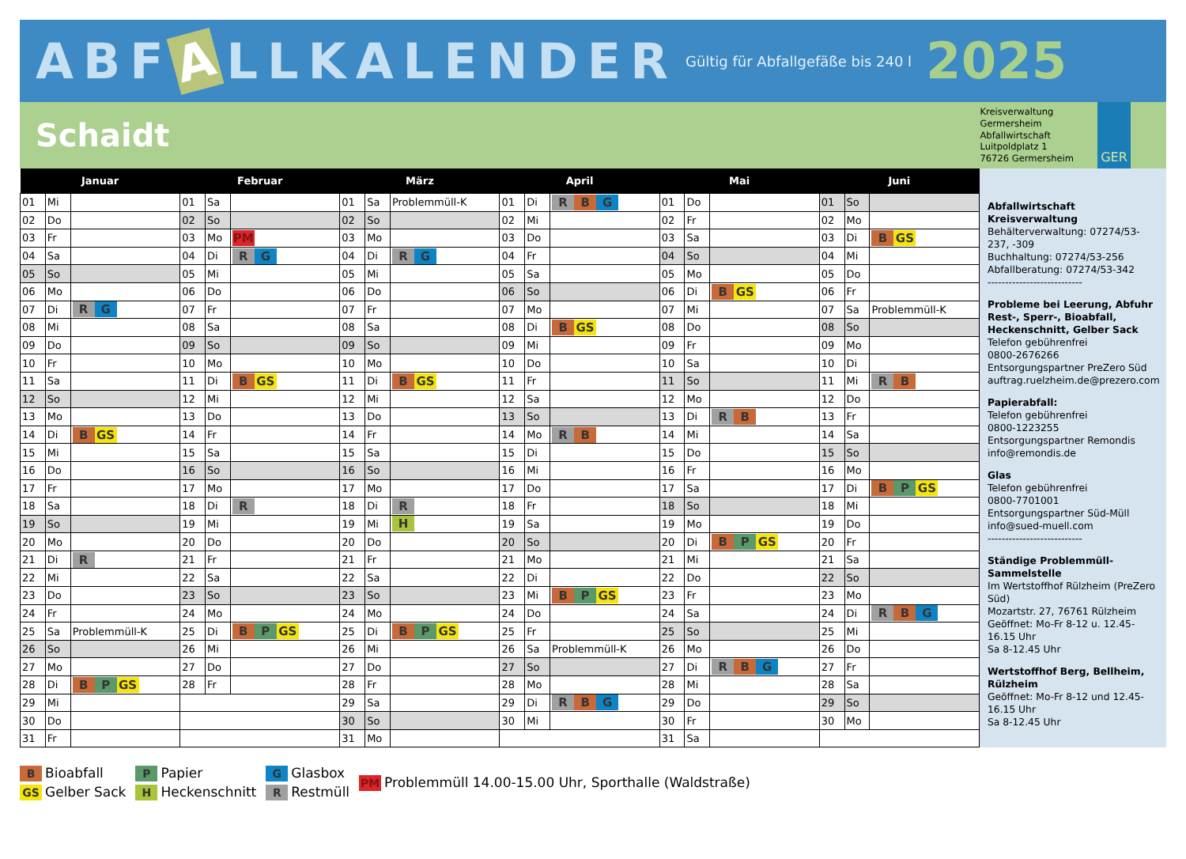ABF A LLKALENDER
Gültig für Abfallgefäße bis 240 l
2025
Schaidt
Kreisverwaltung
Germersheim
Abfallwirtschaft
Luitpoldplatz 1
76726 Germersheim
GER
| Januar | | | Februar | | | März | | | April | | | Mai | | | Juni | | |
| --- | --- | --- | --- | --- | --- | --- | --- | --- | --- | --- | --- | --- | --- | --- | --- | --- | --- |
| 01 | Mi | | 01 | Sa | | 01 | Sa | Problemmüll-K | 01 | Di | R B G | 01 | Do | | 01 | So | |
| 02 | Do | | 02 | So | | 02 | So | | 02 | Mi | | 02 | Fr | | 02 | Mo | |
| 03 | Fr | | 03 | Mo | PM | 03 | Mo | | 03 | Do | | 03 | Sa | | 03 | Di | B GS |
| 04 | Sa | | 04 | Di | R G | 04 | Di | R G | 04 | Fr | | 04 | So | | 04 | Mi | |
| 05 | So | | 05 | Mi | | 05 | Mi | | 05 | Sa | | 05 | Mo | | 05 | Do | |
| 06 | Mo | | 06 | Do | | 06 | Do | | 06 | So | | 06 | Di | B GS | 06 | Fr | |
| 07 | Di | R G | 07 | Fr | | 07 | Fr | | 07 | Mo | | 07 | Mi | | 07 | Sa | Problemmüll-K |
| 08 | Mi | | 08 | Sa | | 08 | Sa | | 08 | Di | B GS | 08 | Do | | 08 | So | |
| 09 | Do | | 09 | So | | 09 | So | | 09 | Mi | | 09 | Fr | | 09 | Mo | |
| 10 | Fr | | 10 | Mo | | 10 | Mo | | 10 | Do | | 10 | Sa | | 10 | Di | |
| 11 | Sa | | 11 | Di | B GS | 11 | Di | B GS | 11 | Fr | | 11 | So | | 11 | Mi | R B |
| 12 | So | | 12 | Mi | | 12 | Mi | | 12 | Sa | | 12 | Mo | | 12 | Do | |
| 13 | Mo | | 13 | Do | | 13 | Do | | 13 | So | | 13 | Di | R B | 13 | Fr | |
| 14 | Di | B GS | 14 | Fr | | 14 | Fr | | 14 | Mo | R B | 14 | Mi | | 14 | Sa | |
| 15 | Mi | | 15 | Sa | | 15 | Sa | | 15 | Di | | 15 | Do | | 15 | So | |
| 16 | Do | | 16 | So | | 16 | So | | 16 | Mi | | 16 | Fr | | 16 | Mo | |
| 17 | Fr | | 17 | Mo | | 17 | Mo | | 17 | Do | | 17 | Sa | | 17 | Di | B P GS |
| 18 | Sa | | 18 | Di | R | 18 | Di | R | 18 | Fr | | 18 | So | | 18 | Mi | |
| 19 | So | | 19 | Mi | | 19 | Mi | H | 19 | Sa | | 19 | Mo | | 19 | Do | |
| 20 | Mo | | 20 | Do | | 20 | Do | | 20 | So | | 20 | Di | B P GS | 20 | Fr | |
| 21 | Di | R | 21 | Fr | | 21 | Fr | | 21 | Mo | | 21 | Mi | | 21 | Sa | |
| 22 | Mi | | 22 | Sa | | 22 | Sa | | 22 | Di | | 22 | Do | | 22 | So | |
| 23 | Do | | 23 | So | | 23 | So | | 23 | Mi | B P GS | 23 | Fr | | 23 | Mo | |
| 24 | Fr | | 24 | Mo | | 24 | Mo | | 24 | Do | | 24 | Sa | | 24 | Di | R B G |
| 25 | Sa | Problemmüll-K | 25 | Di | B P GS | 25 | Di | B P GS | 25 | Fr | | 25 | So | | 25 | Mi | |
| 26 | So | | 26 | Mi | | 26 | Mi | | 26 | Sa | Problemmüll-K | 26 | Mo | | 26 | Do | |
| 27 | Mo | | 27 | Do | | 27 | Do | | 27 | So | | 27 | Di | R B G | 27 | Fr | |
| 28 | Di | B P GS | 28 | Fr | | 28 | Fr | | 28 | Mo | | 28 | Mi | | 28 | Sa | |
| 29 | Mi | | | | | 29 | Sa | | 29 | Di | R B G | 29 | Do | | 29 | So | |
| 30 | Do | | | | | 30 | So | | 30 | Mi | | 30 | Fr | | 30 | Mo | |
| 31 | Fr | | | | | 31 | Mo | | | | | 31 | Sa | | | | |
Abfallwirtschaft Kreisverwaltung
Behälterverwaltung: 07274/53-237, -309
Buchhaltung: 07274/53-256
Abfallberatung: 07274/53-342
---------------------------
Probleme bei Leerung, Abfuhr Rest-, Sperr-, Bioabfall, Heckenschnitt, Gelber Sack
Telefon gebührenfrei
0800-2676266
Entsorgungspartner PreZero Süd
auftrag.ruelzheim.de@prezero.com
Papierabfall:
Telefon gebührenfrei
0800-1223255
Entsorgungspartner Remondis
info@remondis.de
Glas
Telefon gebührenfrei
0800-7701001
Entsorgungspartner Süd-Müll
info@sued-muell.com
---------------------------
Ständige Problemmüll-Sammelstelle
Im Wertstoffhof Rülzheim (PreZero Süd)
Mozartstr. 27, 76761 Rülzheim
Geöffnet: Mo-Fr 8-12 u. 12.45-16.15 Uhr
Sa 8-12.45 Uhr
Wertstoffhof Berg, Bellheim, Rülzheim
Geöffnet: Mo-Fr 8-12 und 12.45-16.15 Uhr
Sa 8-12.45 Uhr
B Bioabfall
GS Gelber Sack
P Papier
H Heckenschnitt
G Glasbox
R Restmüll
PM Problemmüll 14.00-15.00 Uhr, Sporthalle (Waldstraße)